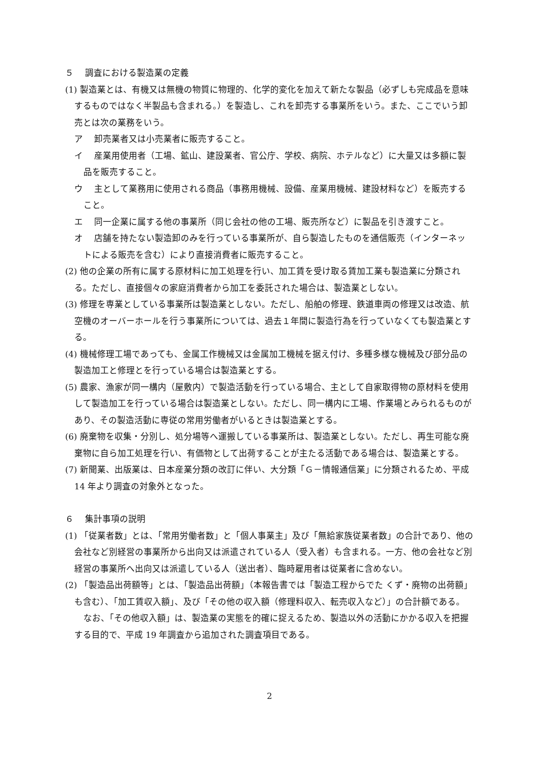５　 調査における製造業の定義
(1) 製造業とは、有機又は無機の物質に物理的、化学的変化を加えて新たな製品（必ずしも完成品を意味するものではなく半製品も含まれる。）を製造し、これを卸売する事業所をいう。また、ここでいう卸売とは次の業務をいう。
ア　 卸売業者又は小売業者に販売すること。
イ　 産業用使用者（工場、鉱山、建設業者、官公庁、学校、病院、ホテルなど）に大量又は多額に製品を販売すること。
ウ　 主として業務用に使用される商品（事務用機械、設備、産業用機械、建設材料など）を販売すること。
エ　 同一企業に属する他の事業所（同じ会社の他の工場、販売所など）に製品を引き渡すこと。
オ　 店舗を持たない製造卸のみを行っている事業所が、自ら製造したものを通信販売（インターネットによる販売を含む）により直接消費者に販売すること。
(2) 他の企業の所有に属する原材料に加工処理を行い、加工賃を受け取る賃加工業も製造業に分類される。ただし、直接個々の家庭消費者から加工を委託された場合は、製造業としない。
(3) 修理を専業としている事業所は製造業としない。ただし、船舶の修理、鉄道車両の修理又は改造、航空機のオーバーホールを行う事業所については、過去１年間に製造行為を行っていなくても製造業とする。
(4) 機械修理工場であっても、金属工作機械又は金属加工機械を据え付け、多種多様な機械及び部分品の製造加工と修理とを行っている場合は製造業とする。
(5) 農家、漁家が同一構内（屋敷内）で製造活動を行っている場合、主として自家取得物の原材料を使用して製造加工を行っている場合は製造業としない。ただし、同一構内に工場、作業場とみられるものがあり、その製造活動に専従の常用労働者がいるときは製造業とする。
(6) 廃棄物を収集・分別し、処分場等へ運搬している事業所は、製造業としない。ただし、再生可能な廃棄物に自ら加工処理を行い、有価物として出荷することが主たる活動である場合は、製造業とする。
(7) 新聞業、出版業は、日本産業分類の改訂に伴い、大分類「Ｇ－情報通信業」に分類されるため、平成 14 年より調査の対象外となった。
６　 集計事項の説明
(1) 「従業者数」とは、「常用労働者数」と「個人事業主」及び「無給家族従業者数」の合計であり、他の会社など別経営の事業所から出向又は派遣されている人（受入者）も含まれる。一方、他の会社など別経営の事業所へ出向又は派遣している人（送出者）、臨時雇用者は従業者に含めない。
(2) 「製造品出荷額等」とは、「製造品出荷額」（本報告書では「製造工程からでた くず・廃物の出荷額」も含む）、「加工賃収入額」、及び「その他の収入額（修理料収入、転売収入など）」の合計額である。
なお、「その他収入額」は、製造業の実態を的確に捉えるため、製造以外の活動にかかる収入を把握する目的で、平成 19 年調査から追加された調査項目である。
2